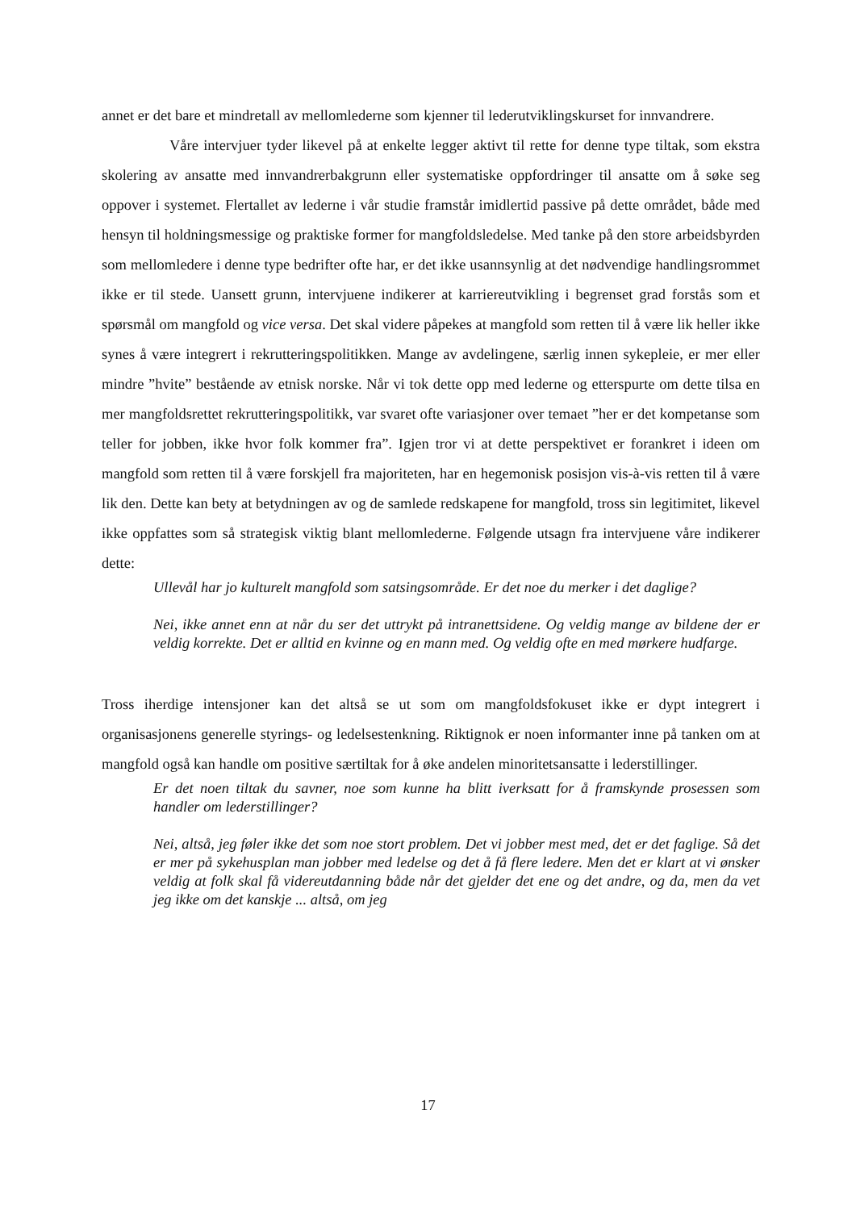annet er det bare et mindretall av mellomlederne som kjenner til lederutviklingskurset for innvandrere.
Våre intervjuer tyder likevel på at enkelte legger aktivt til rette for denne type tiltak, som ekstra skolering av ansatte med innvandrerbakgrunn eller systematiske oppfordringer til ansatte om å søke seg oppover i systemet. Flertallet av lederne i vår studie framstår imidlertid passive på dette området, både med hensyn til holdningsmessige og praktiske former for mangfoldsledelse. Med tanke på den store arbeidsbyrden som mellomledere i denne type bedrifter ofte har, er det ikke usannsynlig at det nødvendige handlingsrommet ikke er til stede. Uansett grunn, intervjuene indikerer at karriereutvikling i begrenset grad forstås som et spørsmål om mangfold og vice versa. Det skal videre påpekes at mangfold som retten til å være lik heller ikke synes å være integrert i rekrutteringspolitikken. Mange av avdelingene, særlig innen sykepleie, er mer eller mindre ”hvite” bestående av etnisk norske. Når vi tok dette opp med lederne og etterspurte om dette tilsa en mer mangfoldsrettet rekrutteringspolitikk, var svaret ofte variasjoner over temaet ”her er det kompetanse som teller for jobben, ikke hvor folk kommer fra”. Igjen tror vi at dette perspektivet er forankret i ideen om mangfold som retten til å være forskjell fra majoriteten, har en hegemonisk posisjon vis-à-vis retten til å være lik den. Dette kan bety at betydningen av og de samlede redskapene for mangfold, tross sin legitimitet, likevel ikke oppfattes som så strategisk viktig blant mellomlederne. Følgende utsagn fra intervjuene våre indikerer dette:
Ullevål har jo kulturelt mangfold som satsingsområde. Er det noe du merker i det daglige?
Nei, ikke annet enn at når du ser det uttrykt på intranettsidene. Og veldig mange av bildene der er veldig korrekte. Det er alltid en kvinne og en mann med. Og veldig ofte en med mørkere hudfarge.
Tross iherdige intensjoner kan det altså se ut som om mangfoldsfokuset ikke er dypt integrert i organisasjonens generelle styrings- og ledelsestenkning. Riktignok er noen informanter inne på tanken om at mangfold også kan handle om positive særtiltak for å øke andelen minoritetsansatte i lederstillinger.
Er det noen tiltak du savner, noe som kunne ha blitt iverksatt for å framskynde prosessen som handler om lederstillinger?
Nei, altså, jeg føler ikke det som noe stort problem. Det vi jobber mest med, det er det faglige. Så det er mer på sykehusplan man jobber med ledelse og det å få flere ledere. Men det er klart at vi ønsker veldig at folk skal få videreutdanning både når det gjelder det ene og det andre, og da, men da vet jeg ikke om det kanskje ... altså, om jeg
17